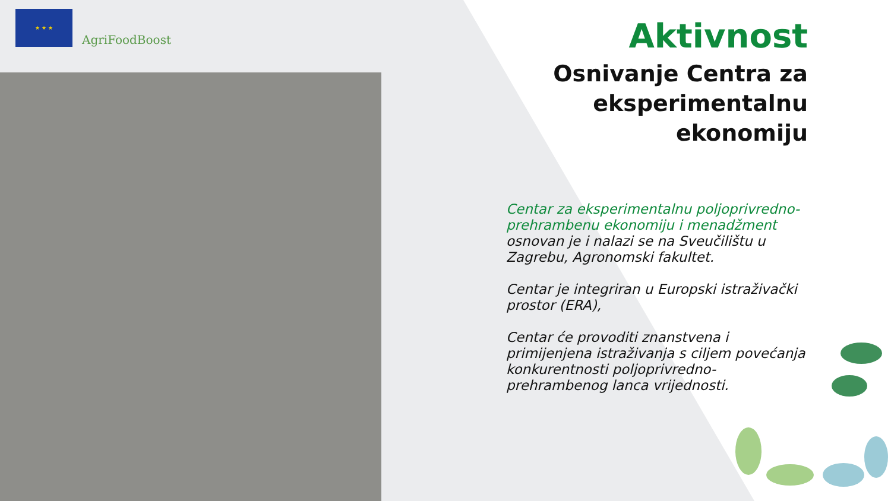★ ★ ★
AgriFoodBoost
Aktivnost
Osnivanje Centra za eksperimentalnu ekonomiju
Centar za eksperimentalnu poljoprivredno-prehrambenu ekonomiju i menadžment osnovan je i nalazi se na Sveučilištu u Zagrebu, Agronomski fakultet.
Centar je integriran u Europski istraživački prostor (ERA),
Centar će provoditi znanstvena i primijenjena istraživanja s ciljem povećanja konkurentnosti poljoprivredno-prehrambenog lanca vrijednosti.